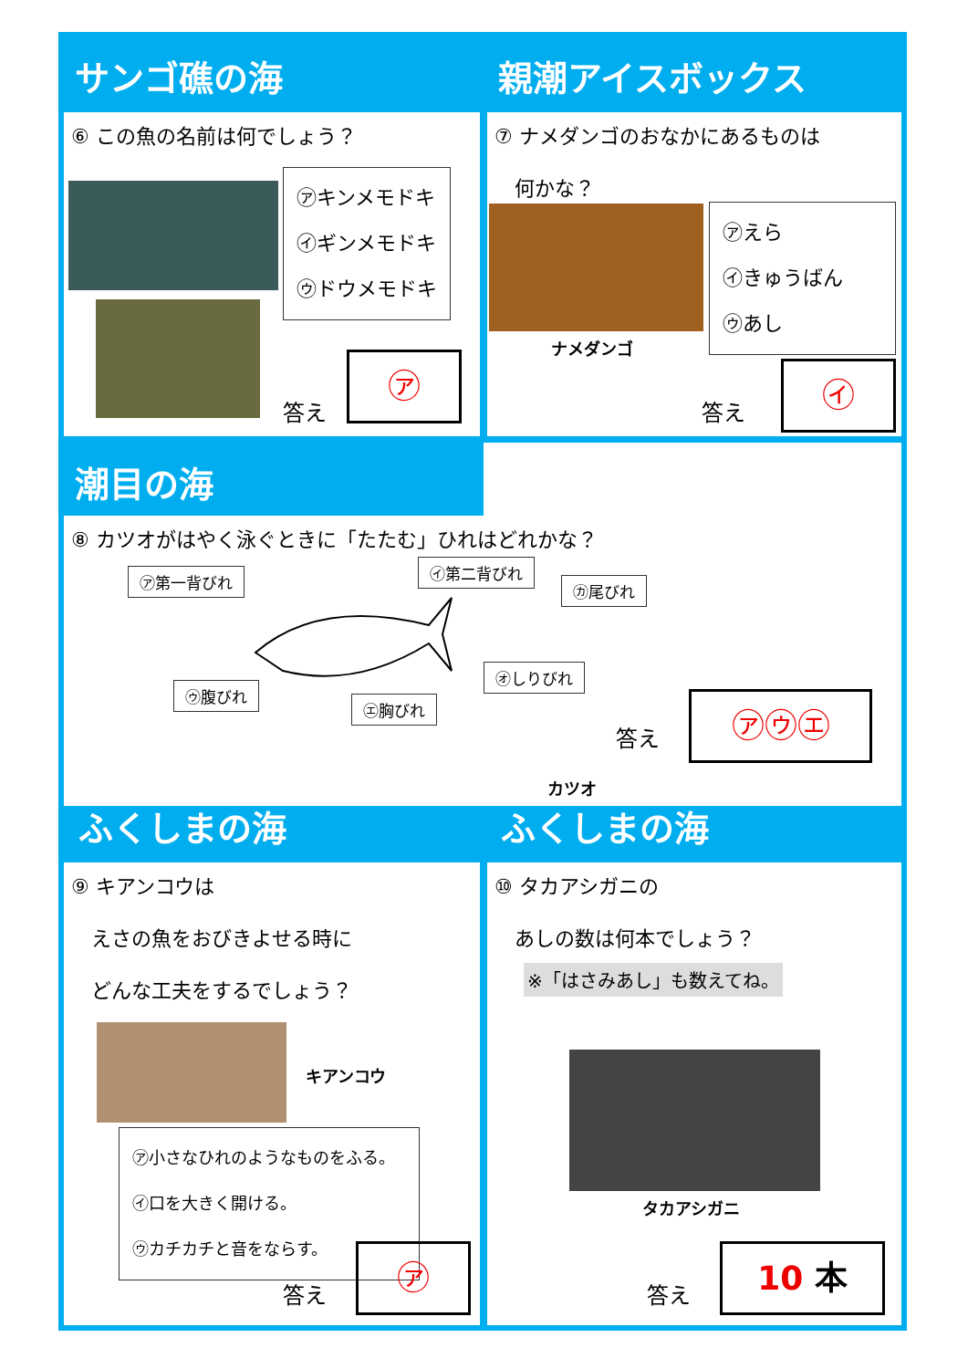サンゴ礁の海 親潮アイスボックス
⑥ この魚の名前は何でしょう？
㋐キンメモドキ
㋑ギンメモドキ
㋒ドウメモドキ
答え
㋐
⑦ ナメダンゴのおなかにあるものは
　何かな？
㋐えら
㋑きゅうばん
㋒あし
ナメダンゴ
答え
㋑
潮目の海
⑧ カツオがはやく泳ぐときに「たたむ」ひれはどれかな？
㋐第一背びれ ㋑第二背びれ
㋕尾びれ
㋒腹びれ
㋓胸びれ
㋔しりびれ
カツオ
答え
㋐㋒㋓
ふくしまの海 ふくしまの海
⑨ キアンコウは
　えさの魚をおびきよせる時に
　どんな工夫をするでしょう？
キアンコウ
㋐小さなひれのようなものをふる。
㋑口を大きく開ける。
㋒カチカチと音をならす。
答え
㋐
⑩ タカアシガニの
　あしの数は何本でしょう？
※「はさみあし」も数えてね。
タカアシガニ
答え
10 本